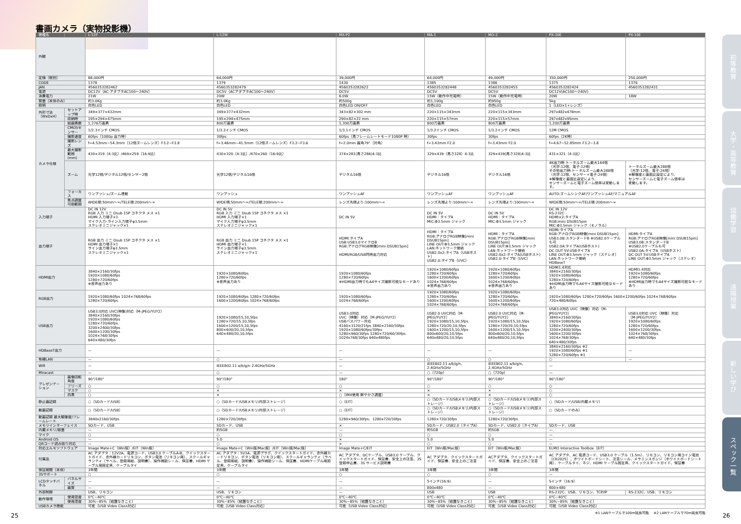書画カメラ（実物投影機）
| 機種名 | | L-12F | L-12W | MX-P2 | MA-1 | MO-2 | PX-30E | PX-10E |
| --- | --- | --- | --- | --- | --- | --- | --- | --- |
| 外観 | | | | | | | | |
| 定価（税別） | | 88,000円 | 64,000円 | 39,000円 | 64,000円 | 49,000円 | 350,000円 | 250,000円 |
| CODE | | 1378 | 1379 | 1430 | 1385 | 1386 | 1375 | 1376 |
| JAN | | 4560353282462 | 4560353282479 | 4560353282622 | 4560353282448 | 4560353282455 | 4560353282424 | 4560353282431 |
| 電源 | | DC12V（AC アダプタAC100～240V） | DC5V（ACアダプタAC100～240V） | DC5V | DC5V | DC5V | DC12V(AC100～240V) | |
| 消費電力 | | 21W | 20W | 6.0W | 15W（動作中充電時） | 15W（動作中充電時） | 20W | 18W |
| 質量（本体のみ） | | 約3.0Kg | 約3.0Kg | 約500g | 約1,100g | 約950g | 5kg | |
| 照明 | | 白色LED | 白色LED | 白色LED ON/OFF | 白色LED | 白色LED | 1（LED×1+レンズ） | |
| 外形寸法（WxDxH） | セットアップ時 | 349×377×432mm | 349×377×432mm | 343×82×302 mm | 220×115×343mm | 220×115×343mm | 297x482x478mm | |
| | 収納時 | 195×294×475mm | 195×294×475mm | 290×82×22 mm | 220×115×57mm | 220×115×57mm | 297x482x95mm | |
| カメラ仕様 | 総画素数 | 1,276万画素 | 800万画素 | 1,300万画素 | 800万画素 | 800万画素 | 1,200万画素 | |
| | CMOSセンサー | 1/2.3インチ CMOS | 1/3.2インチ CMOS | 1/3.1インチ CMOS | 1/3.2インチ CMOS | 1/3.2インチ CMOS | 12M CMOS | |
| | 撮影速度 | 60fps（1080p 出力時） | 30fps | 60fps（高フレームレートモード1080P 時） | 30fps | 30fps | 60fps（2K時） | |
| | 撮影レンズ | f=4.53mm~54.3mm（12倍ズームレンズ）F3.2~F3.8 | f=3.46mm~41.5mm（12倍ズームレンズ）F3.2~F3.6 | f=2.0mm 画角79°（対角） | f=3.43mm F2.0 | f=3.43mm F2.0 | f=4.67~52.85mm F3.2~3.8 | |
| | 最大撮影範囲(mm) | 430×319（4:3比）/469×259（16:9比） | 430×320（4:3比）/470×260（16:9比） | 374×281(高さ286)4:3比 | 329×439（高さ328）4:3比 | 329×439(高さ328)4:3比 | 431×321（4:3比） | |
| | ズーム | 光学12倍/デジタル12倍/センサー2倍 | 光学12倍/デジタル16倍 | デジタル16倍 | デジタル16倍 | デジタル16倍 | 4K出力時:トータルズーム最大144倍 （光学:12倍、電子:12倍） その他出力時:トータルズーム最大288倍 （光学:12倍、センサー+電子:24倍） ※解像度と画面比設定により、 センサーズームと電子ズーム倍率は変動します。 | トータルズーム最大288倍 （光学:12倍、電子:24倍） ※解像度と画面比設定により、 センサーズームと電子ズーム倍率は 変動します。 |
| | フォーカス | ワンプッシュ/ズーム連動 | ワンプッシュ | ワンプッシュAF | ワンプッシュAF | ワンプッシュAF | AUTO:ズームシンクAF/ワンプッシュAF/マニュアルAF | |
| | 焦点調整可能範囲 | WIDE端:50mm～∞/TELE端:200mm～∞ | WIDE端:50mm～∞/TELE端:200mm～∞ | レンズ先端より:100mm～∞ | レンズ先端より:100mm～∞ | レンズ先端より:100mm～∞ | WIDE端:50mm～∞/TELE端:200mm～∞ | |
| 入力端子 | | DC IN 12V RGB 入力 ミニ Dsub 15P コネクタ メス ×1 HDMI 入力端子×1 マイク入力･ライン入力端子φ3.5mm ステレオミニジャック×1 | DC IN 5V RGB 入力 ミニ Dsub 15P コネクタ メス ×1 HDMI 入力端子×1 マイク入力端子φ3.5mm ステレオミニジャック×1 | DC IN 5V | DC IN 5V HDMI：タイプA MIC:Φ3.5mm ジャック | DC IN 5V HDMI：タイプA MIC:Φ3.5mm ジャック | DC IN 12V RS-232C HDMI×2:タイプA RGB:mini DSUB15pin MIC:Φ3.5mm ジャック（モノラル） | |
| 出力端子 | | RGB 出力 ミニ Dsub 15P コネクタ メス ×1 HDMI 出力端子×1 ライン出力端子φ3.5mm ステレオミニジャック×1 | RGB 出力 ミニ Dsub 15P コネクタ メス ×1 HDMI 出力端子×1 ライン出力端子φ3.5mm ステレオミニジャック×1 | HDMI:タイプA USB:USB3.0マイクロB RGB:アナログRGB映像[mini DSUB15pin] HDMI/RGB/USB同時出力対応 | HDMI：タイプA RGB:アナログRGB映像[mini DSUB15pin] LINE OUT:Φ3.5mm ジャック LAN:ネットワーク接続 USB2.0x2:タイプA（USBホスト） USB2.0:タイプB（UVC） | HDMI：タイプA RGB:アナログRGB映像[mini DSUB15pin] LINE OUT:Φ3.5mm ジャック LAN:ネットワーク接続 USB2.0x2:タイプA(USBホスト) USB2.0:タイプB（UVC） | HDMI:タイプA RGB:アナログRGB映像[mini DSUB15pin] USB3.0B:スタンダードB ※USB2.0ケーブルも可 USB2.0A:タイプA(USBホスト) DC OUT 5V:USBタイプA LINE OUT:Φ3.5mm ジャック（ステレオ） LAN:ネットワーク接続 HDBaseT | HDMI:タイプA RGB:アナログRGB映像[mini DSUB15pin] USB3.0B:スタンダードB ※USB2.0ケーブルも可 USB2.0A:タイプA（USBホスト） DC OUT 5V:USBタイプA LINE OUT:Φ3.5mm ジャック（ステレオ） |
| HDMI出力 | | 3840×2160/30fps 1920×1080/60fps 1280×720/60fps ※音声出力あり | 1920×1080/60fps 1280×720/60fps ※音声出力あり | 1920×1080/60fps 1280×720/60fps ※HDMI出力時でもA4サイズ撮影可能なモードあり | 1920×1080/60fps 1280×720/60fps 1600×1200/60fps 1024×768/60fps ※音声出力あり | 1920×1080/60fps 1280×720/60fps 1600×1200/60fps 1024×768/60fps ※音声出力あり | HDMI1.4対応 3840×2160/30fps 1920×1080/60fps 1280×720/60fps ※HDMI出力時でもA4サイズ撮影可能なモードあり | HDMI1.4対応 1920×1080/60fps 1280×720/60fps ※HDMI出力時でもA4サイズ撮影可能なモードあり |
| RGB出力 | | 1920×1080/60fps 1024×768/60fps 1280×720/60fps | 1920×1080/60fps 1280×720/60fps 1600×1200/60fps 1024×768/60fps | 1920×1080/60fps 1024×768/60fps | 1920×1080/60fps 1280×720/60fps 1600×1200/60fps 1024×768/60fps | 1920×1080/60fps 1280×720/60fps 1600×1200/60fps 1024×768/60fps | 1920×1080/60fps 1280×720/60fps 1600×1200/60fps 1024×768/60fps 720×480/60fps | |
| USB出力 | | USB3.0対応 UVC(映像)対応（M-JPEG/YUY2） 3840×2160/30fps 1920×1080/60fps 1280×720/60fps 3200×2400/30fps 1600×1200/30fps 1024×768/30fps 640×480/30fps | 1920×1080/15,10,5fps 1280×720/15,10,5fps 1600×1200/15,10,5fps 800×600/20,10,5fps 640×480/20,10,5fps | USB3.0対応 UVC（映像）対応（M-JPEG/YUY2） USBバスパワー対応 4160×3120/21fps 3840×2160/30fps 1920×1080/60fps/30fps 1280×960/30fps 1280×720/60/30fps 1024x768/30fps 640x480fps | USB2.0 UVC対応（M-JPEG/YUY2） 1920×1080/15,10,5fps 1280×720/20,10,5fps 1600×1200/15,10,5fps 800x600/20,10,5fps 640x480/20,10,5fps | USB2.0 UVC対応（M-JPEG/YUY2） 1920×1080/15,10,5fps 1280×720/20,10,5fps 1600×1200/15,10,5fps 800x600/20,10,5fps 640x480/20,10,5fps | USB3.0対応 UVC（映像）対応（M-JPEG/YUY2） 3840×2160/30fps 1920×1080/60fps 1280×720/60fps 3200×2400/30fps 1600×1200/30fps 1024×768/30fps 640×480/30fps | USB3.0対応 UVC（映像）対応 （M-JPEG/YUY2） 1920×1080/60fps 1280×720/60fps 1600×1200/30fps 1024×768/30fps 640×480/30fps |
| HDBaseT出力 | | — | — | — | — | — | 3840×2160/30fps ※2 1920×1080/60fps ※1 1280×720/60fps ※1 | — |
| 有線LAN | | — | ○ | — | ○ | ○ | ○ | — |
| Wifi | | — | IEEE802.11 a/b/g/n 2.4GHz/5GHz | — | IEEE802.11 a/b/g/n, 2.4GHz/5GHz | IEEE802.11 a/b/g/n, 2.4GHz/5GHz | — | |
| Miracast | | — | ○ | — | ○（720p） | ○（720p） | — | |
| プレゼンテーション | 画像回転角度 | 90°/180° | 90°/180° | 180° | 90°/180° | 90°/180° | 90°/180° | |
| | フリーズ | ○ | ○ | ○ | ○ | ○ | ○ | |
| | マスク | ○ | × | × | × | × | ○ | |
| | 白黒 | ○ | × | ○（IM4使用 鮮やかさ調整） | × | × | ○ | |
| 静止画記録 | | ○（SDカード/USB） | ○（SDカード/USBメモリ/内部ストレージ） | ○（EIT） | ○（SDカード/USBメモリ/内部ストレージ） | ○（SDカード/USBメモリ/内部ストレージ） | ○（SDカード/USB/内蔵メモリ） | |
| 動画記録 | | ○（SDカード/USB） | ○（SDカード/USBメモリ/内部ストレージ） | ○（EIT） | ○（SDカード/USBメモリ/内部ストレージ） | ○（SDカード/USBメモリ/内部ストレージ） | ○（SDカードのみ） | |
| 動画記録 最大解像度/フレームレート | | 3840x2160/30fps | 1280×720/30fps | 1280×960/30fps、1280x720/30fps | 1280×720/30fps | 1280×720/30fps | | |
| メモリインターフェイス | | SDカード、USB | SDカード、USB | × | SDカード、USB2.0（タイプA） | SDカード、USB2.0（タイプA） | SDカード、USB | |
| 内蔵メモリ/容量 | | — | 約5GB | — | 約5GB | 約5GB | — | |
| マイク | | ○ | ○ | ○ | ○ | ○ | — | |
| Android OS | | — | 5.0 | × | 5.0 | 5.0 | — | |
| QRコード読み取り対応 | | — | ○ | × | ○ | ○ | — | |
| 対応エルモソフトウェア | | Image Mate+C（Win版）/EIT（Win版） | Image Mate+C（Win版/Mac版）/EIT（Win版/Mac版） | Image Mate+C/EIT | EIT（Win版/Mac版） | EIT（Win版/Mac版） | ELMO Interactive Toolbox（EIT） | |
| 付属品 | | AC アダプタ：12V2A、電源コード、USB3.0 ケーブルA-B、クイックスタートガイド、赤外線カードリモコン、ボタン電池（リモコン用）、スクールギャランティ（ラベル、登録用紙、説明書）、操作補助シール、保証書、HDMI ケーブル用固定具、ケーブルタイ | AC アダプタ：5V3A、電源プラグ、クイックスタートガイド、赤外線カードリモコン、ボタン電池（リモコン用）、スクールギャランティ（ラベル、登録用紙、説明書）、操作補助シール、保証書、HDMIケーブル用固定具、ケーブルタイ | AC アダプタ、DCケーブル、USB3.0 ケーブル、クイックスタートガイド、保証書、安全上の注意、3S 登録申込書、3S サービス説明書 | AC アダプタ、クイックスタートガイド、保証書、安全上のご注意 | ACアダプタ、クイックスタートガイド、保証書、安全上のご注意 | AC アダプタ、AC 電源コード、USB3.0 ケーブル（1.5m）、リモコン、リモコン用コイン電池（CR2025）、ホワイトボードシート、注意シール、メラミンスポンジ（ホワイトボードシート用）、ケーブルタイ、ネジ、HDMI ケーブル固定具、クイックスタートガイド、保証書 | |
| 保証期間（本体） | | 3年間 | 3年間 | 3年間 | 3年間 | 3年間 | 3年間 | |
| 3Sサポート | | ○ | ○ | ○ | ○ | ○ | — | |
| LCDタッチパネル | パネルサイズ | — | — | — | 5インチ(16:9) | — | 5インチ（16:9） | |
| | 画質 | — | — | — | 800x480 | — | 800×480 | |
| 外部制御 | | USB、リモコン | USB、リモコン | — | USB | USB | RS-232C、USB、リモコン、TCP/IP | RS-232C、USB、リモコン |
| 動作環境 | 使用温度 | 0℃~40℃ | 0℃~40℃ | 0℃~40℃ | 0℃~40℃ | 0℃~40℃ | 0℃~40℃ | |
| | 使用湿度 | 30%~85%（結露なきこと） | 30%~85%（結露なきこと） | 30%~85%（結露なきこと） | 30%~85%（結露なきこと） | 30%~85%（結露なきこと） | 30%~85%（結露なきこと） | |
| USBカメラ機能 | | 可能（USB Video Class対応） | 可能（USB Video Class対応） | 可能（USB Video Class対応） | 可能（USB Video Class対応） | 可能（USB Video Class対応） | 可能（USB Video Class対応） | |
※1 LANケーブルで100m延長可能 　※2 LANケーブルで70m延長可能
初等教育
大学・高等教育
協働学習
遠隔授業
新しい学び
スペック一覧
25 26